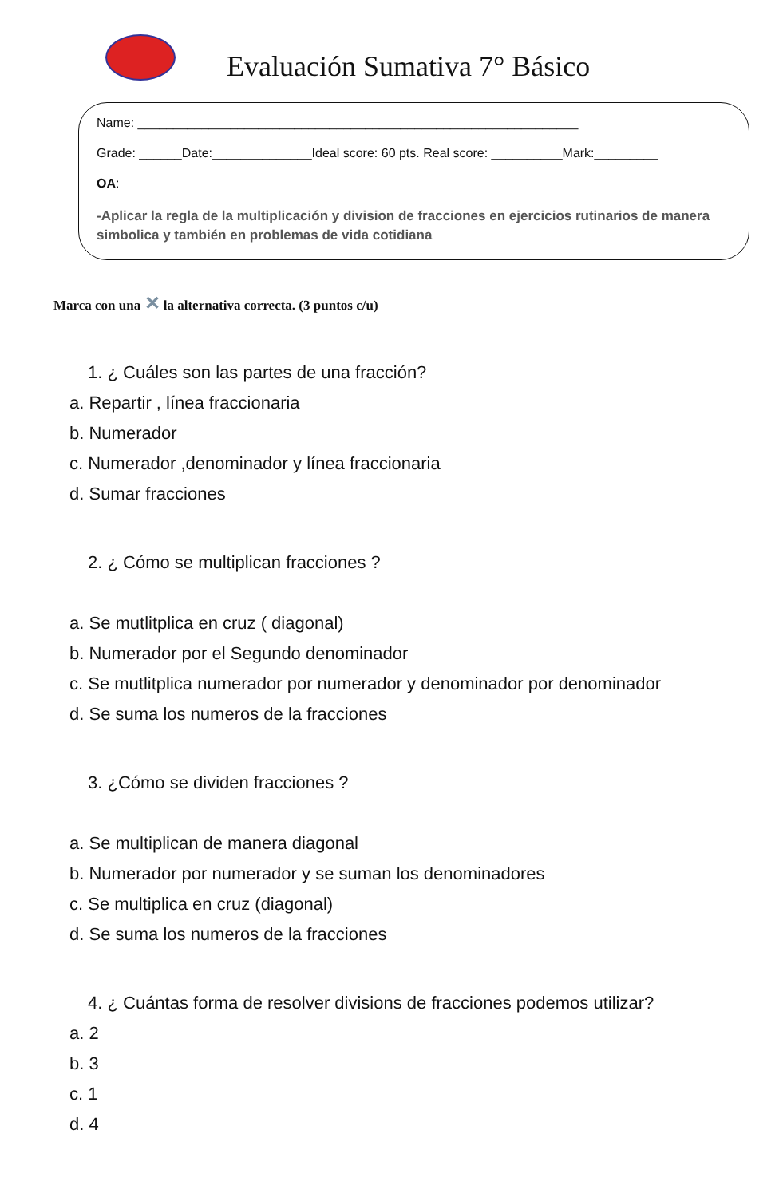Evaluación Sumativa 7° Básico
Name: ______________________________________________________________
Grade: ______Date:______________Ideal score: 60 pts. Real score: __________Mark:_________
OA:
-Aplicar la regla de la multiplicación y division de fracciones en ejercicios rutinarios de manera simbolica y también en problemas de vida cotidiana
Marca con una ✕ la alternativa correcta. (3 puntos c/u)
1. ¿ Cuáles son las partes de una fracción?
a. Repartir , línea fraccionaria
b. Numerador
c. Numerador ,denominador y línea fraccionaria
d. Sumar fracciones
2. ¿ Cómo se multiplican fracciones ?
a. Se mutlitplica en cruz ( diagonal)
b. Numerador por el Segundo denominador
c. Se mutlitplica numerador por numerador y denominador por denominador
d. Se suma los numeros de la fracciones
3. ¿Cómo se dividen fracciones ?
a. Se multiplican de manera diagonal
b. Numerador por numerador y se suman los denominadores
c. Se multiplica en cruz (diagonal)
d. Se suma los numeros de la fracciones
4. ¿ Cuántas forma de resolver divisions de fracciones podemos utilizar?
a. 2
b. 3
c. 1
d. 4